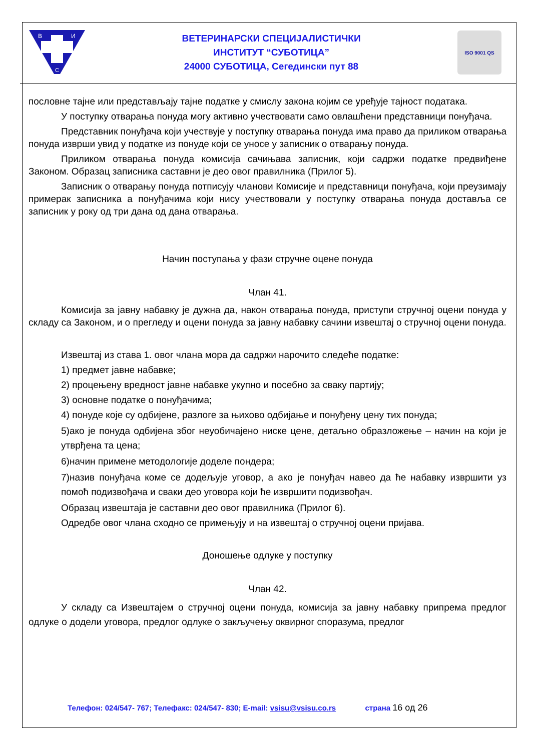В
И
С
ВЕТЕРИНАРСКИ СПЕЦИЈАЛИСТИЧКИ
ИНСТИТУТ “СУБОТИЦА”
24000 СУБОТИЦА, Сегедински пут 88
ISO 9001 QS
пословне тајне или представљају тајне податке у смислу закона којим се уређује тајност података.
У поступку отварања понуда могу активно учествовати само овлашћени представници понуђача.
Представник понуђача који учествује у поступку отварања понуда има право да приликом отварања понуда изврши увид у податке из понуде који се уносе у записник о отварању понуда.
Приликом отварања понуда комисија сачињава записник, који садржи податке предвиђене Законом. Образац записника саставни је део овог правилника (Прилог 5).
Записник о отварању понуда потписују чланови Комисије и представници понуђача, који преузимају примерак записника а понуђачима који нису учествовали у поступку отварања понуда доставља се записник у року од три дана од дана отварања.
Начин поступања у фази стручне оцене понуда
Члан 41.
Комисија за јавну набавку је дужна да, након отварања понуда, приступи стручној оцени понуда у складу са Законом, и о прегледу и оцени понуда за јавну набавку сачини извештај о стручној оцени понуда.
Извештај из става 1. овог члана мора да садржи нарочито следеће податке:
1) предмет јавне набавке;
2) процењену вредност јавне набавке укупно и посебно за сваку партију;
3) основне податке о понуђачима;
4) понуде које су одбијене, разлоге за њихово одбијање и понуђену цену тих понуда;
5)ако је понуда одбијена због неуобичајено ниске цене, детаљно образложење – начин на који је утврђена та цена;
6)начин примене методологије доделе пондера;
7)назив понуђача коме се додељује уговор, а ако је понуђач навео да ће набавку извршити уз помоћ подизвођача и сваки део уговора који ће извршити подизвођач.
Образац извештаја је саставни део овог правилника (Прилог 6).
Одредбе овог члана сходно се примењују и на извештај о стручној оцени пријава.
Доношење одлуке у поступку
Члан 42.
У складу са Извештајем о стручној оцени понуда, комисија за јавну набавку припрема предлог одлуке о додели уговора, предлог одлуке о закључењу оквирног споразума, предлог
Телефон: 024/547- 767; Телефакс: 024/547- 830; E-mail: vsisu@vsisu.co.rs страна 16 од 26